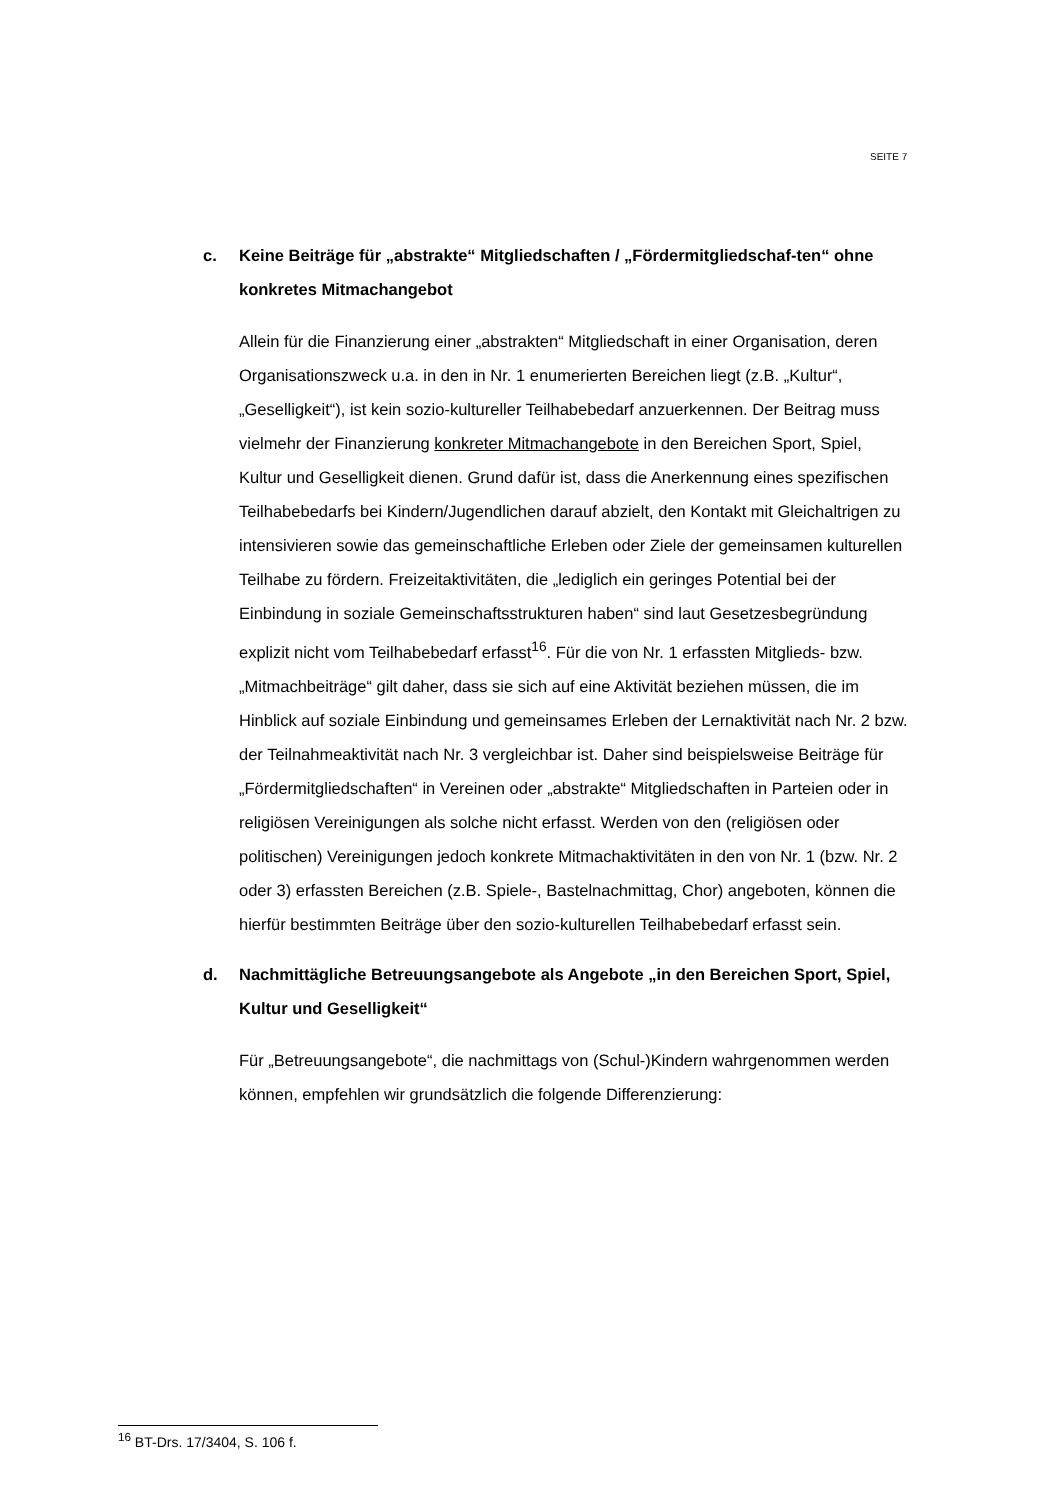SEITE 7
c. Keine Beiträge für „abstrakte“ Mitgliedschaften / „Fördermitgliedschaf-ten“ ohne konkretes Mitmachangebot
Allein für die Finanzierung einer „abstrakten“ Mitgliedschaft in einer Organisation, deren Organisationszweck u.a. in den in Nr. 1 enumerierten Bereichen liegt (z.B. „Kultur“, „Geselligkeit“), ist kein sozio-kultureller Teilhabebedarf anzuerkennen. Der Beitrag muss vielmehr der Finanzierung konkreter Mitmachangebote in den Bereichen Sport, Spiel, Kultur und Geselligkeit dienen. Grund dafür ist, dass die Anerkennung eines spezifischen Teilhabebedarfs bei Kindern/Jugendlichen darauf abzielt, den Kontakt mit Gleichaltrigen zu intensivieren sowie das gemeinschaftliche Erleben oder Ziele der gemeinsamen kulturellen Teilhabe zu fördern. Freizeitaktivitäten, die „lediglich ein geringes Potential bei der Einbindung in soziale Gemeinschaftsstrukturen haben“ sind laut Gesetzesbegründung explizit nicht vom Teilhabebedarf erfasst<sup>16</sup>. Für die von Nr. 1 erfassten Mitglieds- bzw. „Mitmachbeiträge“ gilt daher, dass sie sich auf eine Aktivität beziehen müssen, die im Hinblick auf soziale Einbindung und gemeinsames Erleben der Lernaktivität nach Nr. 2 bzw. der Teilnahmeaktivität nach Nr. 3 vergleichbar ist. Daher sind beispielsweise Beiträge für „Fördermitgliedschaften“ in Vereinen oder „abstrakte“ Mitgliedschaften in Parteien oder in religiösen Vereinigungen als solche nicht erfasst. Werden von den (religiösen oder politischen) Vereinigungen jedoch konkrete Mitmachaktivitäten in den von Nr. 1 (bzw. Nr. 2 oder 3) erfassten Bereichen (z.B. Spiele-, Bastelnachmittag, Chor) angeboten, können die hierfür bestimmten Beiträge über den sozio-kulturellen Teilhabebedarf erfasst sein.
d. Nachmittägliche Betreuungsangebote als Angebote „in den Bereichen Sport, Spiel, Kultur und Geselligkeit“
Für „Betreuungsangebote“, die nachmittags von (Schul-)Kindern wahrgenommen werden können, empfehlen wir grundsätzlich die folgende Differenzierung:
<sup>16</sup> BT-Drs. 17/3404, S. 106 f.